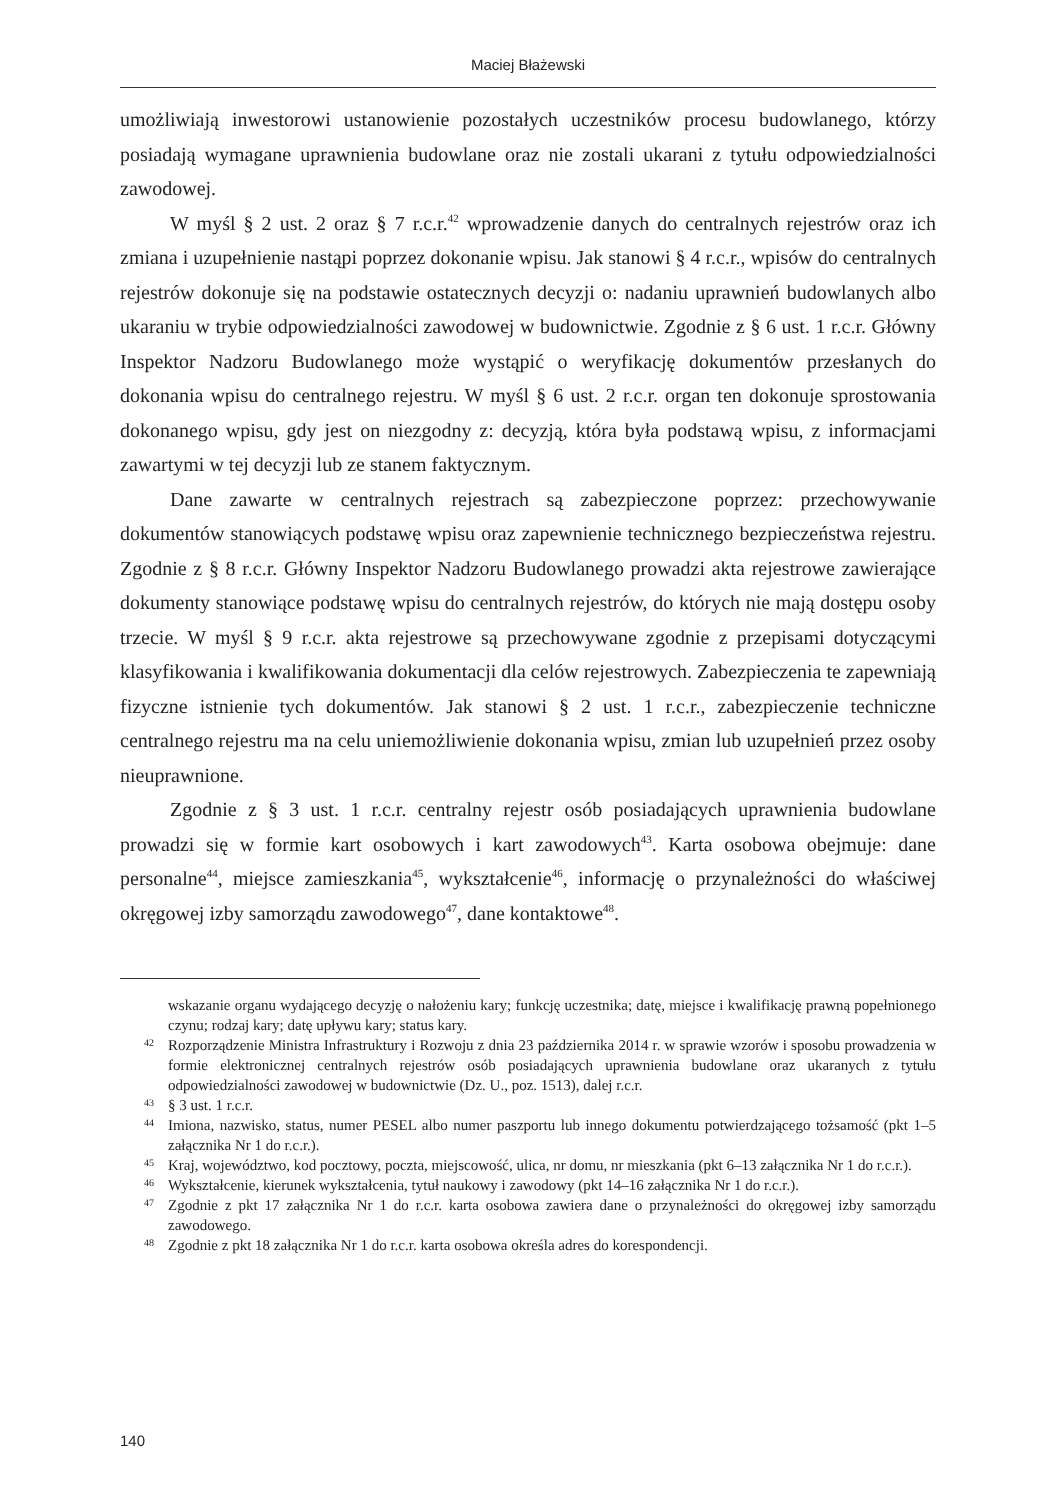Maciej Błażewski
umożliwiają inwestorowi ustanowienie pozostałych uczestników procesu budowlanego, którzy posiadają wymagane uprawnienia budowlane oraz nie zostali ukarani z tytułu odpowiedzialności zawodowej.
W myśl § 2 ust. 2 oraz § 7 r.c.r.<sup>42</sup> wprowadzenie danych do centralnych rejestrów oraz ich zmiana i uzupełnienie nastąpi poprzez dokonanie wpisu. Jak stanowi § 4 r.c.r., wpisów do centralnych rejestrów dokonuje się na podstawie ostatecznych decyzji o: nadaniu uprawnień budowlanych albo ukaraniu w trybie odpowiedzialności zawodowej w budownictwie. Zgodnie z § 6 ust. 1 r.c.r. Główny Inspektor Nadzoru Budowlanego może wystąpić o weryfikację dokumentów przesłanych do dokonania wpisu do centralnego rejestru. W myśl § 6 ust. 2 r.c.r. organ ten dokonuje sprostowania dokonanego wpisu, gdy jest on niezgodny z: decyzją, która była podstawą wpisu, z informacjami zawartymi w tej decyzji lub ze stanem faktycznym.
Dane zawarte w centralnych rejestrach są zabezpieczone poprzez: przechowywanie dokumentów stanowiących podstawę wpisu oraz zapewnienie technicznego bezpieczeństwa rejestru. Zgodnie z § 8 r.c.r. Główny Inspektor Nadzoru Budowlanego prowadzi akta rejestrowe zawierające dokumenty stanowiące podstawę wpisu do centralnych rejestrów, do których nie mają dostępu osoby trzecie. W myśl § 9 r.c.r. akta rejestrowe są przechowywane zgodnie z przepisami dotyczącymi klasyfikowania i kwalifikowania dokumentacji dla celów rejestrowych. Zabezpieczenia te zapewniają fizyczne istnienie tych dokumentów. Jak stanowi § 2 ust. 1 r.c.r., zabezpieczenie techniczne centralnego rejestru ma na celu uniemożliwienie dokonania wpisu, zmian lub uzupełnień przez osoby nieuprawnione.
Zgodnie z § 3 ust. 1 r.c.r. centralny rejestr osób posiadających uprawnienia budowlane prowadzi się w formie kart osobowych i kart zawodowych<sup>43</sup>. Karta osobowa obejmuje: dane personalne<sup>44</sup>, miejsce zamieszkania<sup>45</sup>, wykształcenie<sup>46</sup>, informację o przynależności do właściwej okręgowej izby samorządu zawodowego<sup>47</sup>, dane kontaktowe<sup>48</sup>.
wskazanie organu wydającego decyzję o nałożeniu kary; funkcję uczestnika; datę, miejsce i kwalifikację prawną popełnionego czynu; rodzaj kary; datę upływu kary; status kary.
42 Rozporządzenie Ministra Infrastruktury i Rozwoju z dnia 23 października 2014 r. w sprawie wzorów i sposobu prowadzenia w formie elektronicznej centralnych rejestrów osób posiadających uprawnienia budowlane oraz ukaranych z tytułu odpowiedzialności zawodowej w budownictwie (Dz. U., poz. 1513), dalej r.c.r.
43 § 3 ust. 1 r.c.r.
44 Imiona, nazwisko, status, numer PESEL albo numer paszportu lub innego dokumentu potwierdzającego tożsamość (pkt 1–5 załącznika Nr 1 do r.c.r.).
45 Kraj, województwo, kod pocztowy, poczta, miejscowość, ulica, nr domu, nr mieszkania (pkt 6–13 załącznika Nr 1 do r.c.r.).
46 Wykształcenie, kierunek wykształcenia, tytuł naukowy i zawodowy (pkt 14–16 załącznika Nr 1 do r.c.r.).
47 Zgodnie z pkt 17 załącznika Nr 1 do r.c.r. karta osobowa zawiera dane o przynależności do okręgowej izby samorządu zawodowego.
48 Zgodnie z pkt 18 załącznika Nr 1 do r.c.r. karta osobowa określa adres do korespondencji.
140